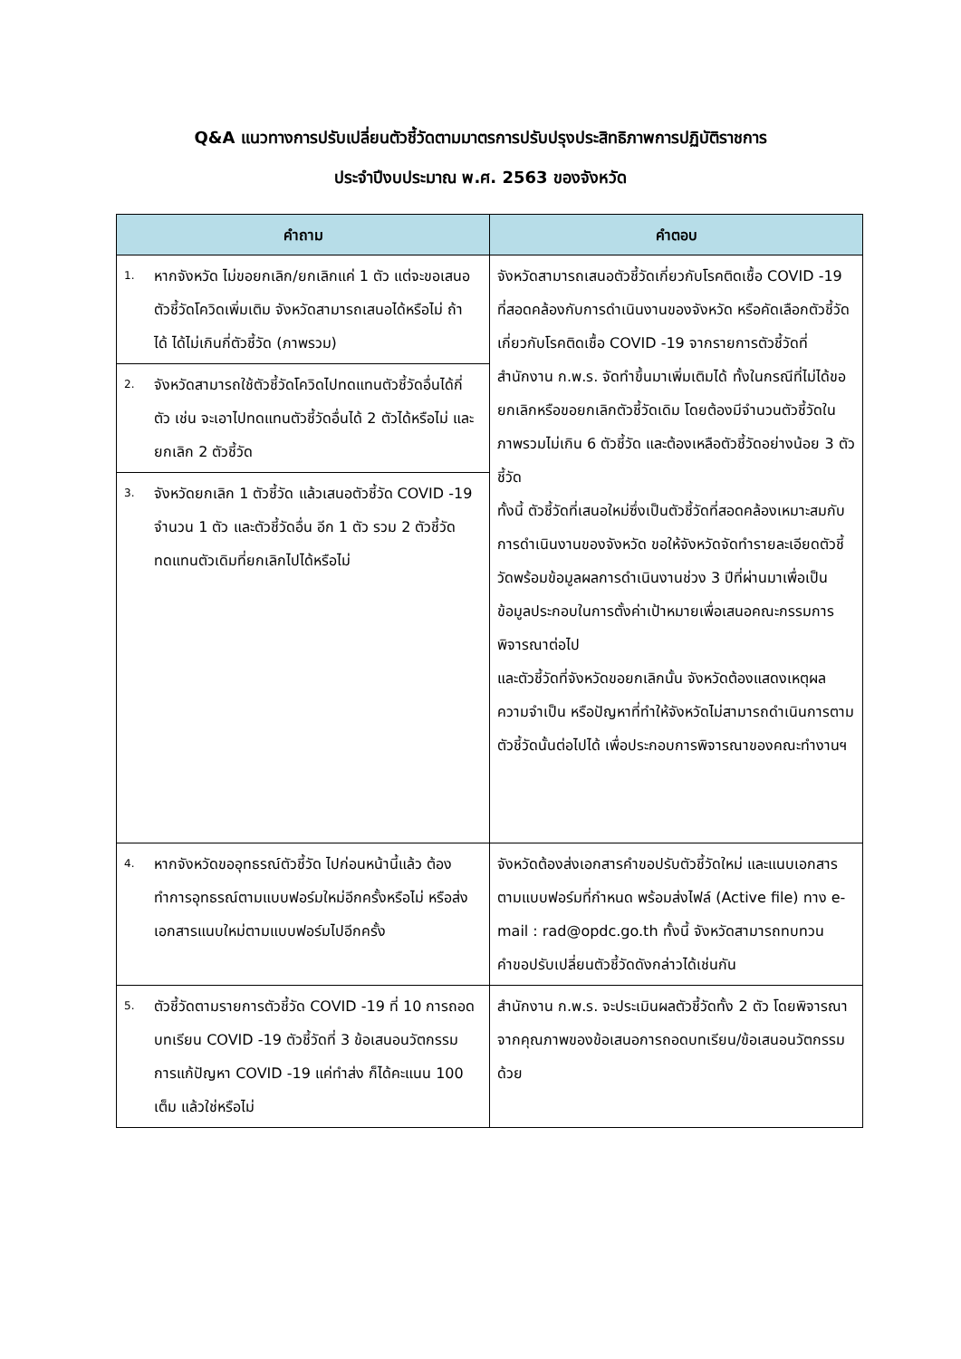Q&A แนวทางการปรับเปลี่ยนตัวชี้วัดตามมาตรการปรับปรุงประสิทธิภาพการปฏิบัติราชการ
ประจำปีงบประมาณ พ.ศ. 2563 ของจังหวัด
| คำถาม | คำตอบ |
| --- | --- |
| 1. หากจังหวัด ไม่ขอยกเลิก/ยกเลิกแค่ 1 ตัว แต่จะขอเสนอตัวชี้วัดโควิดเพิ่มเติม จังหวัดสามารถเสนอได้หรือไม่ ถ้าได้ ได้ไม่เกินกี่ตัวชี้วัด (ภาพรวม) | จังหวัดสามารถเสนอตัวชี้วัดเกี่ยวกับโรคติดเชื้อ COVID -19 ที่สอดคล้องกับการดำเนินงานของจังหวัด หรือคัดเลือกตัวชี้วัดเกี่ยวกับโรคติดเชื้อ COVID -19 จากรายการตัวชี้วัดที่สำนักงาน ก.พ.ร. จัดทำขึ้นมาเพิ่มเติมได้ ทั้งในกรณีที่ไม่ได้ขอยกเลิกหรือขอยกเลิกตัวชี้วัดเดิม โดยต้องมีจำนวนตัวชี้วัดในภาพรวมไม่เกิน 6 ตัวชี้วัด และต้องเหลือตัวชี้วัดอย่างน้อย 3 ตัวชี้วัด ทั้งนี้ ตัวชี้วัดที่เสนอใหม่ซึ่งเป็นตัวชี้วัดที่สอดคล้องเหมาะสมกับการดำเนินงานของจังหวัด ขอให้จังหวัดจัดทำรายละเอียดตัวชี้วัดพร้อมข้อมูลผลการดำเนินงานช่วง 3 ปีที่ผ่านมาเพื่อเป็นข้อมูลประกอบในการตั้งค่าเป้าหมายเพื่อเสนอคณะกรรมการพิจารณาต่อไป และตัวชี้วัดที่จังหวัดขอยกเลิกนั้น จังหวัดต้องแสดงเหตุผล ความจำเป็น หรือปัญหาที่ทำให้จังหวัดไม่สามารถดำเนินการตามตัวชี้วัดนั้นต่อไปได้ เพื่อประกอบการพิจารณาของคณะทำงานฯ |
| 2. จังหวัดสามารถใช้ตัวชี้วัดโควิดไปทดแทนตัวชี้วัดอื่นได้กี่ตัว เช่น จะเอาไปทดแทนตัวชี้วัดอื่นได้ 2 ตัวได้หรือไม่ และยกเลิก 2 ตัวชี้วัด | |
| 3. จังหวัดยกเลิก 1 ตัวชี้วัด แล้วเสนอตัวชี้วัด COVID -19 จำนวน 1 ตัว และตัวชี้วัดอื่น อีก 1 ตัว รวม 2 ตัวชี้วัด ทดแทนตัวเดิมที่ยกเลิกไปได้หรือไม่ | |
| 4. หากจังหวัดขออุทธรณ์ตัวชี้วัด ไปก่อนหน้านี้แล้ว ต้องทำการอุทธรณ์ตามแบบฟอร์มใหม่อีกครั้งหรือไม่ หรือส่งเอกสารแนบใหม่ตามแบบฟอร์มไปอีกครั้ง | จังหวัดต้องส่งเอกสารคำขอปรับตัวชี้วัดใหม่ และแนบเอกสารตามแบบฟอร์มที่กำหนด พร้อมส่งไฟล์ (Active file) ทาง e-mail : rad@opdc.go.th ทั้งนี้ จังหวัดสามารถทบทวนคำขอปรับเปลี่ยนตัวชี้วัดดังกล่าวได้เช่นกัน |
| 5. ตัวชี้วัดตามรายการตัวชี้วัด COVID -19 ที่ 10 การถอดบทเรียน COVID -19 ตัวชี้วัดที่ 3 ข้อเสนอนวัตกรรมการแก้ปัญหา COVID -19 แค่ทำส่ง ก็ได้คะแนน 100 เต็ม แล้วใช่หรือไม่ | สำนักงาน ก.พ.ร. จะประเมินผลตัวชี้วัดทั้ง 2 ตัว โดยพิจารณาจากคุณภาพของข้อเสนอการถอดบทเรียน/ข้อเสนอนวัตกรรมด้วย |